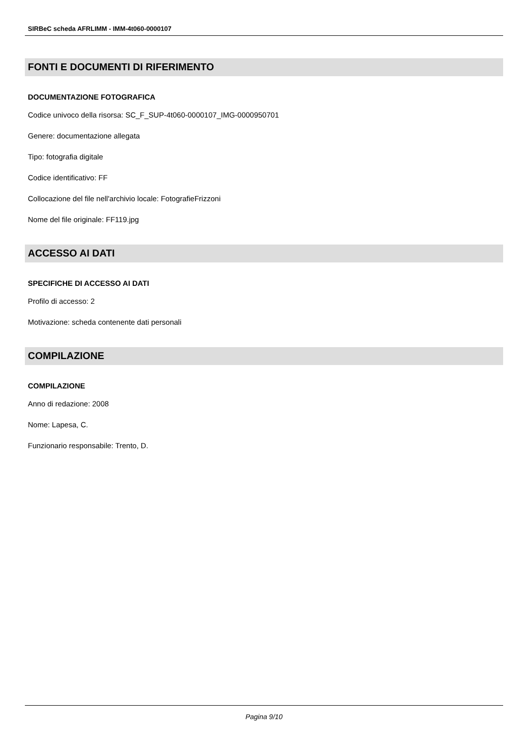SIRBeC scheda AFRLIMM - IMM-4t060-0000107
FONTI E DOCUMENTI DI RIFERIMENTO
DOCUMENTAZIONE FOTOGRAFICA
Codice univoco della risorsa: SC_F_SUP-4t060-0000107_IMG-0000950701
Genere: documentazione allegata
Tipo: fotografia digitale
Codice identificativo: FF
Collocazione del file nell'archivio locale: FotografieFrizzoni
Nome del file originale: FF119.jpg
ACCESSO AI DATI
SPECIFICHE DI ACCESSO AI DATI
Profilo di accesso: 2
Motivazione: scheda contenente dati personali
COMPILAZIONE
COMPILAZIONE
Anno di redazione: 2008
Nome: Lapesa, C.
Funzionario responsabile: Trento, D.
Pagina 9/10